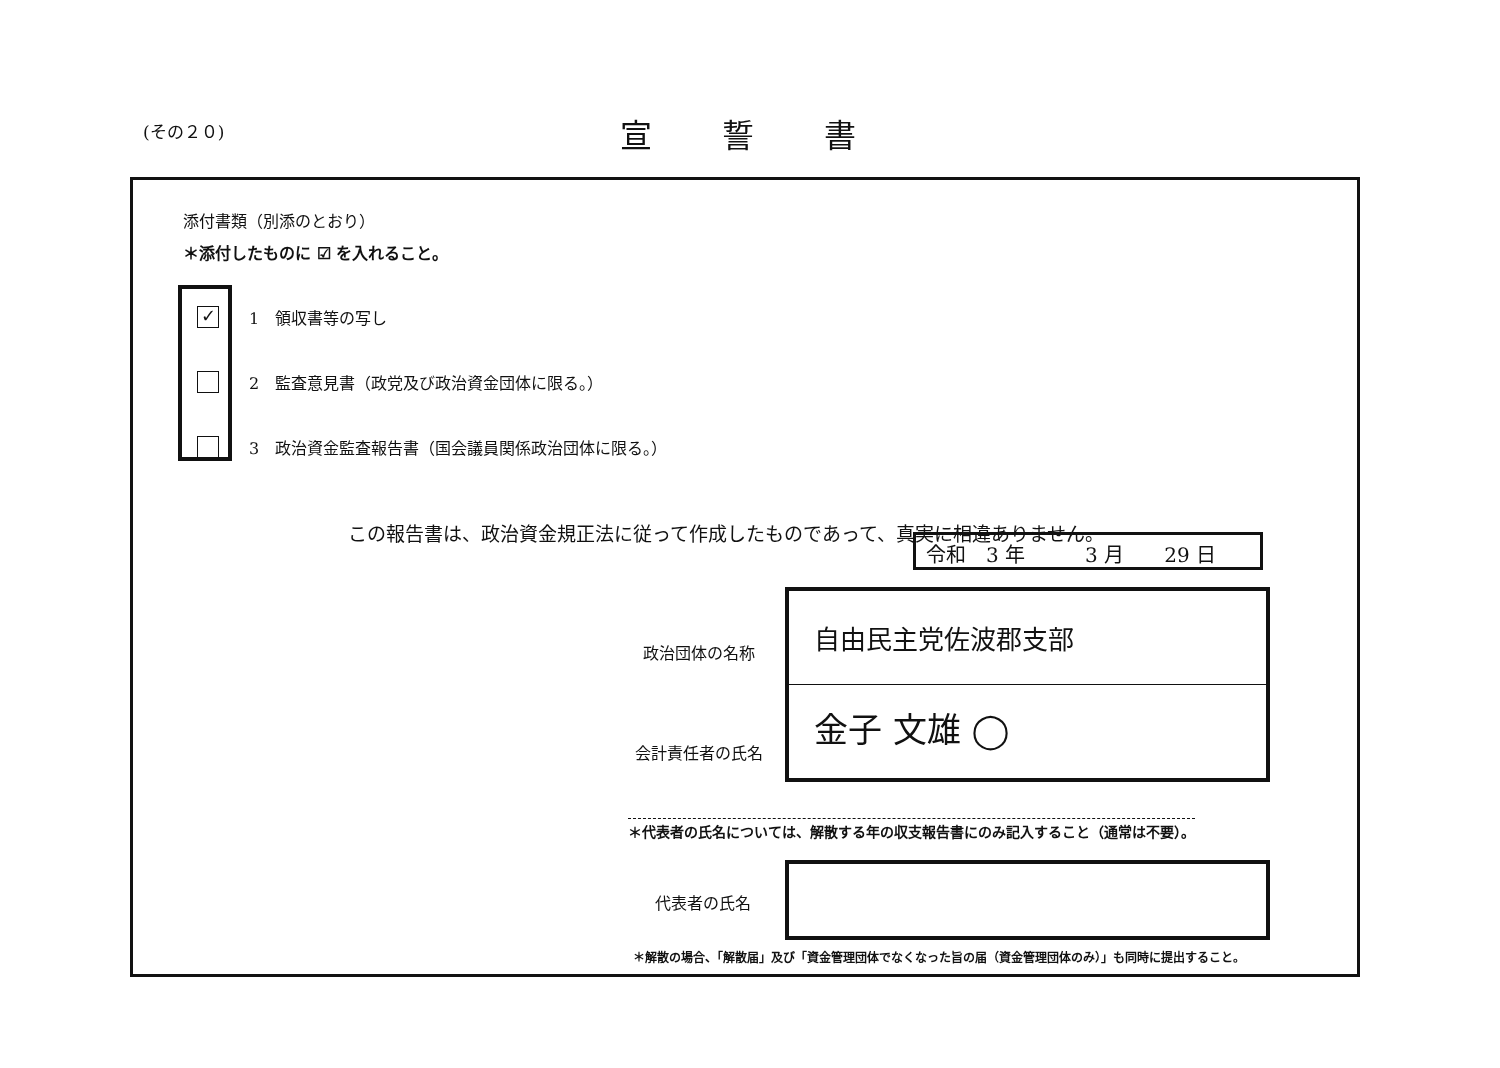(その２０) 宣誓書
添付書類（別添のとおり）
＊添付したものに ☑ を入れること。
✓ 1　領収書等の写し
2　監査意見書（政党及び政治資金団体に限る。）
3　政治資金監査報告書（国会議員関係政治団体に限る。）
この報告書は、政治資金規正法に従って作成したものであって、真実に相違ありません。
令和　3 年　　　3 月　　29 日
政治団体の名称
会計責任者の氏名
自由民主党佐波郡支部
金子 文雄 ◯
＊代表者の氏名については、解散する年の収支報告書にのみ記入すること（通常は不要）。
代表者の氏名
＊解散の場合、「解散届」及び「資金管理団体でなくなった旨の届（資金管理団体のみ）」も同時に提出すること。